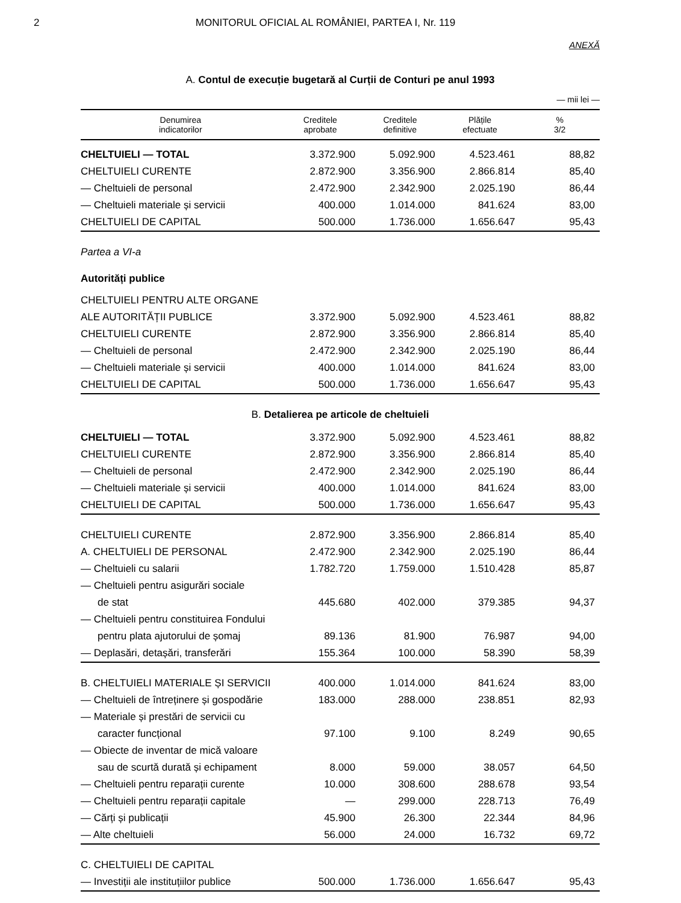2 MONITORUL OFICIAL AL ROMÂNIEI, PARTEA I, Nr. 119
ANEXĂ
A. Contul de execuție bugetară al Curții de Conturi pe anul 1993
— mii lei —
| Denumirea indicatorilor | Creditele aprobate | Creditele definitive | Plățile efectuate | % 3/2 |
| --- | --- | --- | --- | --- |
| CHELTUIELI — TOTAL | 3.372.900 | 5.092.900 | 4.523.461 | 88,82 |
| CHELTUIELI CURENTE | 2.872.900 | 3.356.900 | 2.866.814 | 85,40 |
| — Cheltuieli de personal | 2.472.900 | 2.342.900 | 2.025.190 | 86,44 |
| — Cheltuieli materiale și servicii | 400.000 | 1.014.000 | 841.624 | 83,00 |
| CHELTUIELI DE CAPITAL | 500.000 | 1.736.000 | 1.656.647 | 95,43 |
| Partea a VI-a | | | | |
| Autorități publice | | | | |
| CHELTUIELI PENTRU ALTE ORGANE | | | | |
| ALE AUTORITĂȚII PUBLICE | 3.372.900 | 5.092.900 | 4.523.461 | 88,82 |
| CHELTUIELI CURENTE | 2.872.900 | 3.356.900 | 2.866.814 | 85,40 |
| — Cheltuieli de personal | 2.472.900 | 2.342.900 | 2.025.190 | 86,44 |
| — Cheltuieli materiale și servicii | 400.000 | 1.014.000 | 841.624 | 83,00 |
| CHELTUIELI DE CAPITAL | 500.000 | 1.736.000 | 1.656.647 | 95,43 |
| B. Detalierea pe articole de cheltuieli | | | | |
| CHELTUIELI — TOTAL | 3.372.900 | 5.092.900 | 4.523.461 | 88,82 |
| CHELTUIELI CURENTE | 2.872.900 | 3.356.900 | 2.866.814 | 85,40 |
| — Cheltuieli de personal | 2.472.900 | 2.342.900 | 2.025.190 | 86,44 |
| — Cheltuieli materiale și servicii | 400.000 | 1.014.000 | 841.624 | 83,00 |
| CHELTUIELI DE CAPITAL | 500.000 | 1.736.000 | 1.656.647 | 95,43 |
| CHELTUIELI CURENTE | 2.872.900 | 3.356.900 | 2.866.814 | 85,40 |
| A. CHELTUIELI DE PERSONAL | 2.472.900 | 2.342.900 | 2.025.190 | 86,44 |
| — Cheltuieli cu salarii | 1.782.720 | 1.759.000 | 1.510.428 | 85,87 |
| — Cheltuieli pentru asigurări sociale | | | | |
| de stat | 445.680 | 402.000 | 379.385 | 94,37 |
| — Cheltuieli pentru constituirea Fondului | | | | |
| pentru plata ajutorului de șomaj | 89.136 | 81.900 | 76.987 | 94,00 |
| — Deplasări, detașări, transferări | 155.364 | 100.000 | 58.390 | 58,39 |
| B. CHELTUIELI MATERIALE ȘI SERVICII | 400.000 | 1.014.000 | 841.624 | 83,00 |
| — Cheltuieli de întreținere și gospodărie | 183.000 | 288.000 | 238.851 | 82,93 |
| — Materiale și prestări de servicii cu | | | | |
| caracter funcțional | 97.100 | 9.100 | 8.249 | 90,65 |
| — Obiecte de inventar de mică valoare | | | | |
| sau de scurtă durată și echipament | 8.000 | 59.000 | 38.057 | 64,50 |
| — Cheltuieli pentru reparații curente | 10.000 | 308.600 | 288.678 | 93,54 |
| — Cheltuieli pentru reparații capitale | — | 299.000 | 228.713 | 76,49 |
| — Cărți și publicații | 45.900 | 26.300 | 22.344 | 84,96 |
| — Alte cheltuieli | 56.000 | 24.000 | 16.732 | 69,72 |
| C. CHELTUIELI DE CAPITAL | | | | |
| — Investiții ale instituțiilor publice | 500.000 | 1.736.000 | 1.656.647 | 95,43 |